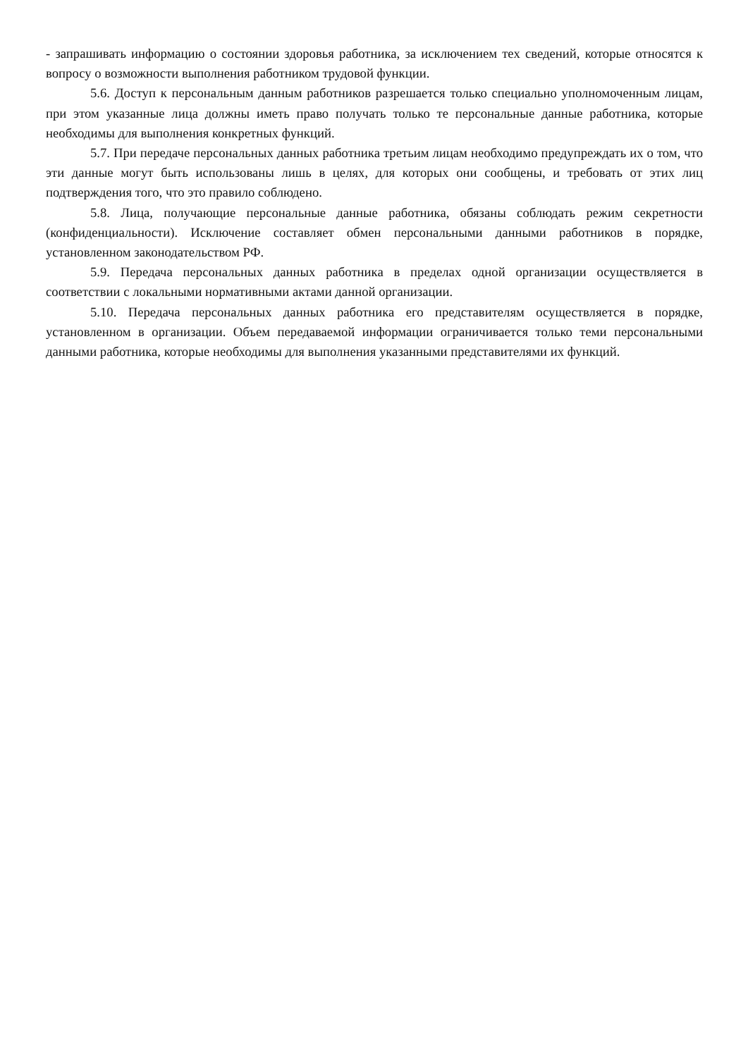- запрашивать информацию о состоянии здоровья работника, за исключением тех сведений, которые относятся к вопросу о возможности выполнения работником трудовой функции.
5.6. Доступ к персональным данным работников разрешается только специально уполномоченным лицам, при этом указанные лица должны иметь право получать только те персональные данные работника, которые необходимы для выполнения конкретных функций.
5.7. При передаче персональных данных работника третьим лицам необходимо предупреждать их о том, что эти данные могут быть использованы лишь в целях, для которых они сообщены, и требовать от этих лиц подтверждения того, что это правило соблюдено.
5.8. Лица, получающие персональные данные работника, обязаны соблюдать режим секретности (конфиденциальности). Исключение составляет обмен персональными данными работников в порядке, установленном законодательством РФ.
5.9. Передача персональных данных работника в пределах одной организации осуществляется в соответствии с локальными нормативными актами данной организации.
5.10. Передача персональных данных работника его представителям осуществляется в порядке, установленном в организации. Объем передаваемой информации ограничивается только теми персональными данными работника, которые необходимы для выполнения указанными представителями их функций.